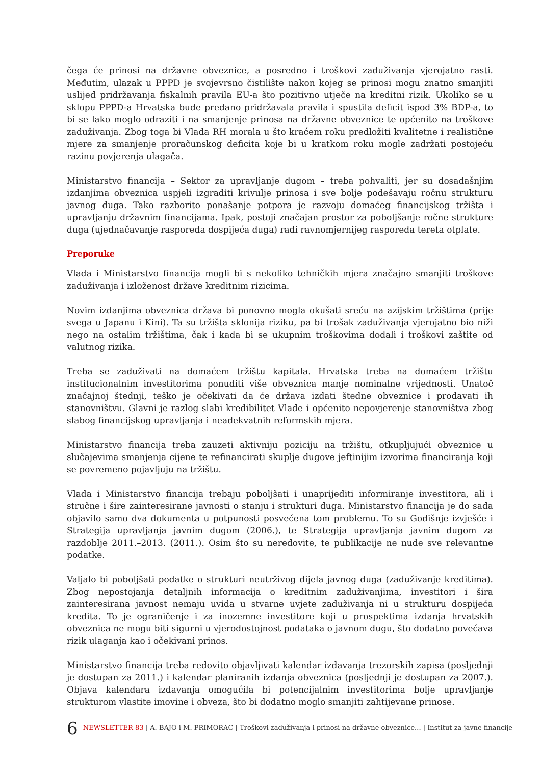čega će prinosi na državne obveznice, a posredno i troškovi zaduživanja vjerojatno rasti. Međutim, ulazak u PPPD je svojevrsno čistilište nakon kojeg se prinosi mogu znatno smanjiti uslijed pridržavanja fiskalnih pravila EU-a što pozitivno utječe na kreditni rizik. Ukoliko se u sklopu PPPD-a Hrvatska bude predano pridržavala pravila i spustila deficit ispod 3% BDP-a, to bi se lako moglo odraziti i na smanjenje prinosa na državne obveznice te općenito na troškove zaduživanja. Zbog toga bi Vlada RH morala u što kraćem roku predložiti kvalitetne i realistične mjere za smanjenje proračunskog deficita koje bi u kratkom roku mogle zadržati postojeću razinu povjerenja ulagača.
Ministarstvo financija – Sektor za upravljanje dugom – treba pohvaliti, jer su dosadašnjim izdanjima obveznica uspjeli izgraditi krivulje prinosa i sve bolje podešavaju ročnu strukturu javnog duga. Tako razborito ponašanje potpora je razvoju domaćeg financijskog tržišta i upravljanju državnim financijama. Ipak, postoji značajan prostor za poboljšanje ročne strukture duga (ujednačavanje rasporeda dospijeća duga) radi ravnomjernijeg rasporeda tereta otplate.
Preporuke
Vlada i Ministarstvo financija mogli bi s nekoliko tehničkih mjera značajno smanjiti troškove zaduživanja i izloženost države kreditnim rizicima.
Novim izdanjima obveznica država bi ponovno mogla okušati sreću na azijskim tržištima (prije svega u Japanu i Kini). Ta su tržišta sklonija riziku, pa bi trošak zaduživanja vjerojatno bio niži nego na ostalim tržištima, čak i kada bi se ukupnim troškovima dodali i troškovi zaštite od valutnog rizika.
Treba se zaduživati na domaćem tržištu kapitala. Hrvatska treba na domaćem tržištu institucionalnim investitorima ponuditi više obveznica manje nominalne vrijednosti. Unatoč značajnoj štednji, teško je očekivati da će država izdati štedne obveznice i prodavati ih stanovništvu. Glavni je razlog slabi kredibilitet Vlade i općenito nepovjerenje stanovništva zbog slabog financijskog upravljanja i neadekvatnih reformskih mjera.
Ministarstvo financija treba zauzeti aktivniju poziciju na tržištu, otkupljujući obveznice u slučajevima smanjenja cijene te refinancirati skuplje dugove jeftinijim izvorima financiranja koji se povremeno pojavljuju na tržištu.
Vlada i Ministarstvo financija trebaju poboljšati i unaprijediti informiranje investitora, ali i stručne i šire zainteresirane javnosti o stanju i strukturi duga. Ministarstvo financija je do sada objavilo samo dva dokumenta u potpunosti posvećena tom problemu. To su Godišnje izvješće i Strategija upravljanja javnim dugom (2006.), te Strategija upravljanja javnim dugom za razdoblje 2011.–2013. (2011.). Osim što su neredovite, te publikacije ne nude sve relevantne podatke.
Valjalo bi poboljšati podatke o strukturi neutrživog dijela javnog duga (zaduživanje kreditima). Zbog nepostojanja detaljnih informacija o kreditnim zaduživanjima, investitori i šira zainteresirana javnost nemaju uvida u stvarne uvjete zaduživanja ni u strukturu dospijeća kredita. To je ograničenje i za inozemne investitore koji u prospektima izdanja hrvatskih obveznica ne mogu biti sigurni u vjerodostojnost podataka o javnom dugu, što dodatno povećava rizik ulaganja kao i očekivani prinos.
Ministarstvo financija treba redovito objavljivati kalendar izdavanja trezorskih zapisa (posljednji je dostupan za 2011.) i kalendar planiranih izdanja obveznica (posljednji je dostupan za 2007.). Objava kalendara izdavanja omogućila bi potencijalnim investitorima bolje upravljanje strukturom vlastite imovine i obveza, što bi dodatno moglo smanjiti zahtijevane prinose.
6 NEWSLETTER 83 | A. BAJO i M. PRIMORAC | Troškovi zaduživanja i prinosi na državne obveznice... | Institut za javne financije